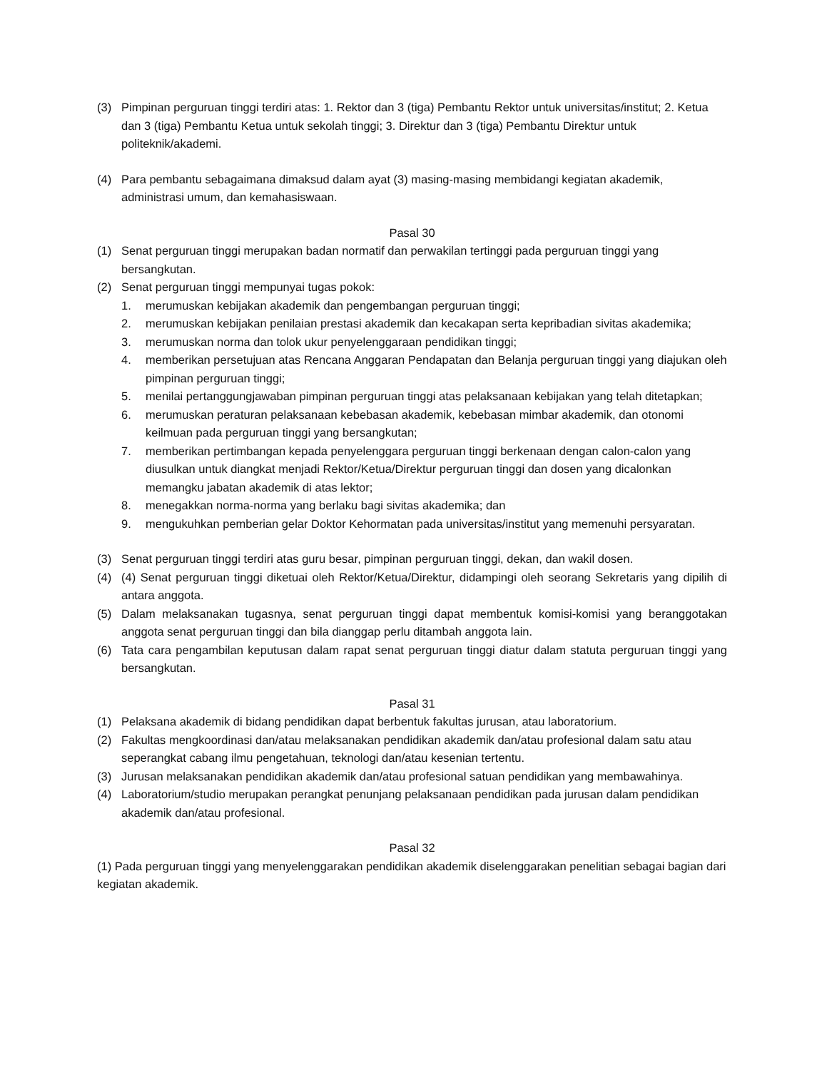(3) Pimpinan perguruan tinggi terdiri atas: 1. Rektor dan 3 (tiga) Pembantu Rektor untuk universitas/institut; 2. Ketua dan 3 (tiga) Pembantu Ketua untuk sekolah tinggi; 3. Direktur dan 3 (tiga) Pembantu Direktur untuk politeknik/akademi.
(4) Para pembantu sebagaimana dimaksud dalam ayat (3) masing-masing membidangi kegiatan akademik, administrasi umum, dan kemahasiswaan.
Pasal 30
(1) Senat perguruan tinggi merupakan badan normatif dan perwakilan tertinggi pada perguruan tinggi yang bersangkutan.
(2) Senat perguruan tinggi mempunyai tugas pokok:
1. merumuskan kebijakan akademik dan pengembangan perguruan tinggi;
2. merumuskan kebijakan penilaian prestasi akademik dan kecakapan serta kepribadian sivitas akademika;
3. merumuskan norma dan tolok ukur penyelenggaraan pendidikan tinggi;
4. memberikan persetujuan atas Rencana Anggaran Pendapatan dan Belanja perguruan tinggi yang diajukan oleh pimpinan perguruan tinggi;
5. menilai pertanggungjawaban pimpinan perguruan tinggi atas pelaksanaan kebijakan yang telah ditetapkan;
6. merumuskan peraturan pelaksanaan kebebasan akademik, kebebasan mimbar akademik, dan otonomi keilmuan pada perguruan tinggi yang bersangkutan;
7. memberikan pertimbangan kepada penyelenggara perguruan tinggi berkenaan dengan calon-calon yang diusulkan untuk diangkat menjadi Rektor/Ketua/Direktur perguruan tinggi dan dosen yang dicalonkan memangku jabatan akademik di atas lektor;
8. menegakkan norma-norma yang berlaku bagi sivitas akademika; dan
9. mengukuhkan pemberian gelar Doktor Kehormatan pada universitas/institut yang memenuhi persyaratan.
(3) Senat perguruan tinggi terdiri atas guru besar, pimpinan perguruan tinggi, dekan, dan wakil dosen.
(4) (4) Senat perguruan tinggi diketuai oleh Rektor/Ketua/Direktur, didampingi oleh seorang Sekretaris yang dipilih di antara anggota.
(5) Dalam melaksanakan tugasnya, senat perguruan tinggi dapat membentuk komisi-komisi yang beranggotakan anggota senat perguruan tinggi dan bila dianggap perlu ditambah anggota lain.
(6) Tata cara pengambilan keputusan dalam rapat senat perguruan tinggi diatur dalam statuta perguruan tinggi yang bersangkutan.
Pasal 31
(1) Pelaksana akademik di bidang pendidikan dapat berbentuk fakultas jurusan, atau laboratorium.
(2) Fakultas mengkoordinasi dan/atau melaksanakan pendidikan akademik dan/atau profesional dalam satu atau seperangkat cabang ilmu pengetahuan, teknologi dan/atau kesenian tertentu.
(3) Jurusan melaksanakan pendidikan akademik dan/atau profesional satuan pendidikan yang membawahinya.
(4) Laboratorium/studio merupakan perangkat penunjang pelaksanaan pendidikan pada jurusan dalam pendidikan akademik dan/atau profesional.
Pasal 32
(1) Pada perguruan tinggi yang menyelenggarakan pendidikan akademik diselenggarakan penelitian sebagai bagian dari kegiatan akademik.